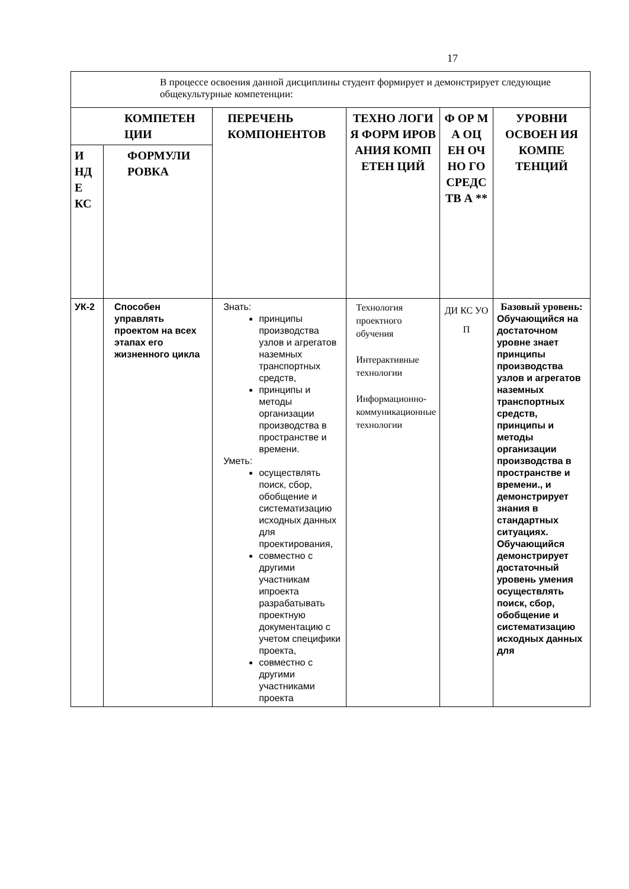17
| В процессе освоения данной дисциплины студент формирует и демонстрирует следующие общекультурные компетенции: | | | | | |
| КОМПЕТЕН ЦИИ | | ПЕРЕЧЕНЬ КОМПОНЕНТОВ | ТЕХНО ЛОГИ Я ФОРМ ИРОВ АНИЯ КОМП ЕТЕН ЦИЙ | Ф ОР М А ОЦ ЕН ОЧ НО ГО СРЕДС ТВ А ** | УРОВНИ ОСВОЕН ИЯ КОМПЕ ТЕНЦИЙ |
| И НД Е КС | ФОРМУЛИ РОВКА | | | | |
| УК-2 | Способен управлять проектом на всех этапах его жизненного цикла | Знать: принципы производства узлов и агрегатов наземных транспортных средств, принципы и методы организации производства в пространстве и времени. Уметь: осуществлять поиск, сбор, обобщение и систематизацию исходных данных для проектирования, совместно с другими участникам ипроекта разрабатывать проектную документацию с учетом специфики проекта, совместно с другими участниками проекта | Технология проектного обучения Интерактивные технологии Информационно-коммуникационные технологии | ДИ КС УО П | Базовый уровень: Обучающийся на достаточном уровне знает принципы производства узлов и агрегатов наземных транспортных средств, принципы и методы организации производства в пространстве и времени., и демонстрирует знания в стандартных ситуациях. Обучающийся демонстрирует достаточный уровень умения осуществлять поиск, сбор, обобщение и систематизацию исходных данных для |